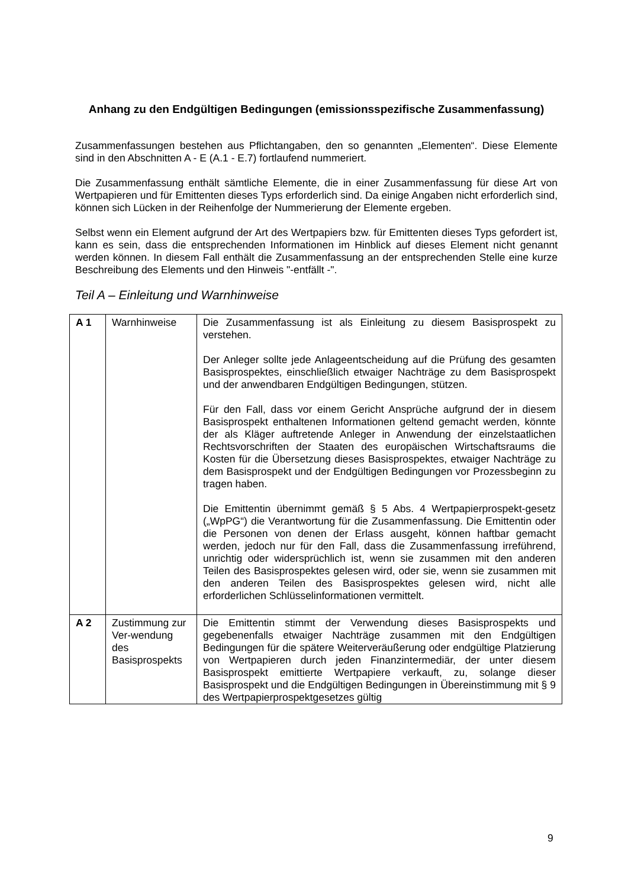Anhang zu den Endgültigen Bedingungen (emissionsspezifische Zusammenfassung)
Zusammenfassungen bestehen aus Pflichtangaben, den so genannten „Elementen“. Diese Elemente sind in den Abschnitten A - E (A.1 - E.7) fortlaufend nummeriert.
Die Zusammenfassung enthält sämtliche Elemente, die in einer Zusammenfassung für diese Art von Wertpapieren und für Emittenten dieses Typs erforderlich sind. Da einige Angaben nicht erforderlich sind, können sich Lücken in der Reihenfolge der Nummerierung der Elemente ergeben.
Selbst wenn ein Element aufgrund der Art des Wertpapiers bzw. für Emittenten dieses Typs gefordert ist, kann es sein, dass die entsprechenden Informationen im Hinblick auf dieses Element nicht genannt werden können. In diesem Fall enthält die Zusammenfassung an der entsprechenden Stelle eine kurze Beschreibung des Elements und den Hinweis "-entfällt -".
Teil A – Einleitung und Warnhinweise
| A 1 | Warnhinweise | Die Zusammenfassung ist als Einleitung zu diesem Basisprospekt zu verstehen. Der Anleger sollte jede Anlageentscheidung auf die Prüfung des gesamten Basisprospektes, einschließlich etwaiger Nachträge zu dem Basisprospekt und der anwendbaren Endgültigen Bedingungen, stützen. Für den Fall, dass vor einem Gericht Ansprüche aufgrund der in diesem Basisprospekt enthaltenen Informationen geltend gemacht werden, könnte der als Kläger auftretende Anleger in Anwendung der einzelstaatlichen Rechtsvorschriften der Staaten des europäischen Wirtschaftsraums die Kosten für die Übersetzung dieses Basisprospektes, etwaiger Nachträge zu dem Basisprospekt und der Endgültigen Bedingungen vor Prozessbeginn zu tragen haben. Die Emittentin übernimmt gemäß § 5 Abs. 4 Wertpapierprospekt-gesetz („WpPG“) die Verantwortung für die Zusammenfassung. Die Emittentin oder die Personen von denen der Erlass ausgeht, können haftbar gemacht werden, jedoch nur für den Fall, dass die Zusammenfassung irreführend, unrichtig oder widersprüchlich ist, wenn sie zusammen mit den anderen Teilen des Basisprospektes gelesen wird, oder sie, wenn sie zusammen mit den anderen Teilen des Basisprospektes gelesen wird, nicht alle erforderlichen Schlüsselinformationen vermittelt. |
| A 2 | Zustimmung zur Ver-wendung des Basisprospekts | Die Emittentin stimmt der Verwendung dieses Basisprospekts und gegebenenfalls etwaiger Nachträge zusammen mit den Endgültigen Bedingungen für die spätere Weiterveräußerung oder endgültige Platzierung von Wertpapieren durch jeden Finanzintermediär, der unter diesem Basisprospekt emittierte Wertpapiere verkauft, zu, solange dieser Basisprospekt und die Endgültigen Bedingungen in Übereinstimmung mit § 9 des Wertpapierprospektgesetzes gültig |
9